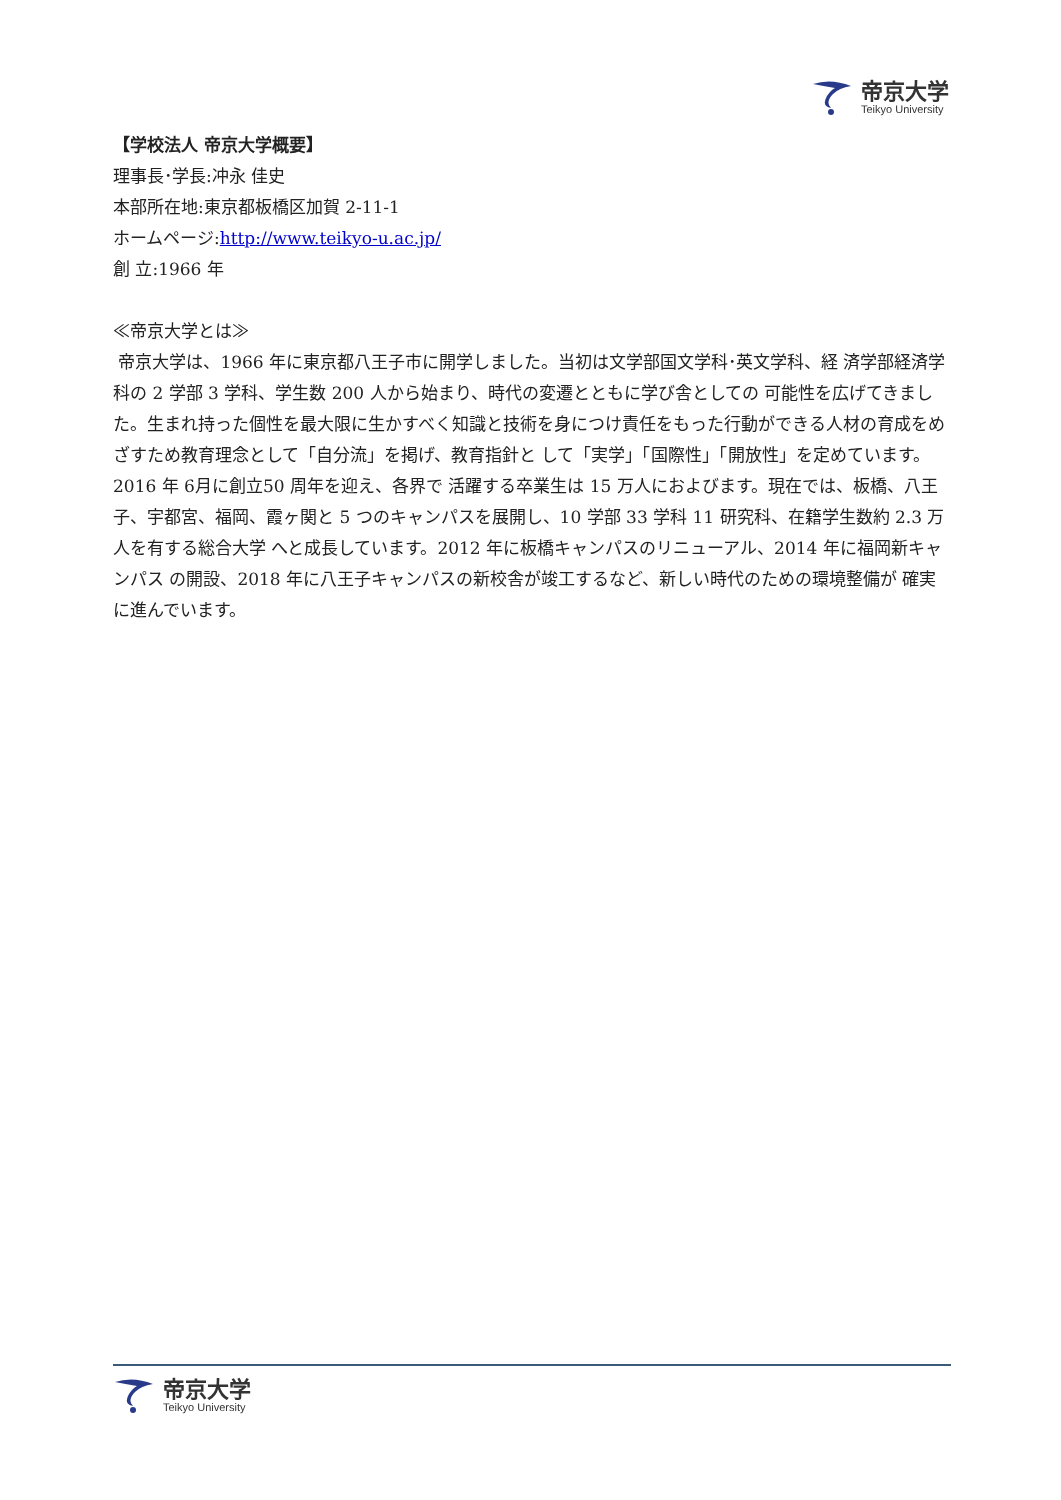帝京大学
Teikyo University
【学校法人 帝京大学概要】
理事長･学長:冲永 佳史
本部所在地:東京都板橋区加賀 2-11-1
ホームページ:http://www.teikyo-u.ac.jp/
創 立:1966 年
≪帝京大学とは≫
帝京大学は、1966 年に東京都八王子市に開学しました。当初は文学部国文学科･英文学科、経 済学部経済学科の 2 学部 3 学科、学生数 200 人から始まり、時代の変遷とともに学び舎としての 可能性を広げてきました。生まれ持った個性を最大限に生かすべく知識と技術を身につけ責任をもった行動ができる人材の育成をめざすため教育理念として「自分流」を掲げ、教育指針と して「実学」「国際性」「開放性」を定めています。2016 年 6月に創立50 周年を迎え、各界で 活躍する卒業生は 15 万人におよびます。現在では、板橋、八王子、宇都宮、福岡、霞ヶ関と 5 つのキャンパスを展開し、10 学部 33 学科 11 研究科、在籍学生数約 2.3 万人を有する総合大学 へと成長しています。2012 年に板橋キャンパスのリニューアル、2014 年に福岡新キャンパス の開設、2018 年に八王子キャンパスの新校舎が竣工するなど、新しい時代のための環境整備が 確実に進んでいます。
帝京大学
Teikyo University